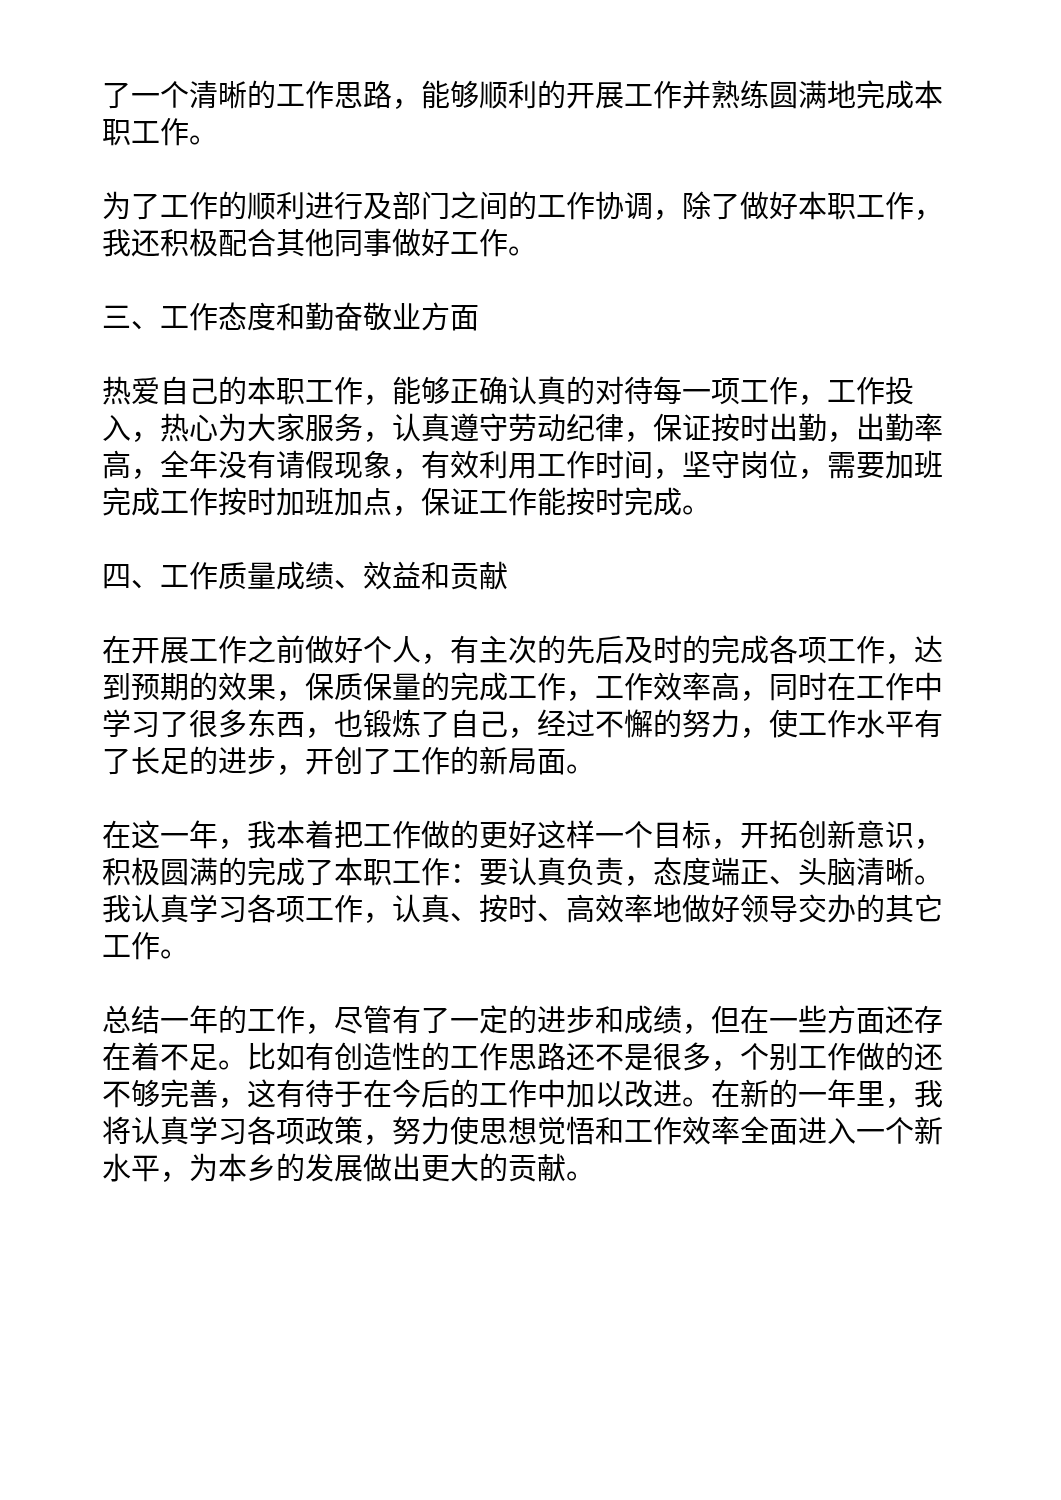了一个清晰的工作思路，能够顺利的开展工作并熟练圆满地完成本职工作。
为了工作的顺利进行及部门之间的工作协调，除了做好本职工作，我还积极配合其他同事做好工作。
三、工作态度和勤奋敬业方面
热爱自己的本职工作，能够正确认真的对待每一项工作，工作投入，热心为大家服务，认真遵守劳动纪律，保证按时出勤，出勤率高，全年没有请假现象，有效利用工作时间，坚守岗位，需要加班完成工作按时加班加点，保证工作能按时完成。
四、工作质量成绩、效益和贡献
在开展工作之前做好个人，有主次的先后及时的完成各项工作，达到预期的效果，保质保量的完成工作，工作效率高，同时在工作中学习了很多东西，也锻炼了自己，经过不懈的努力，使工作水平有了长足的进步，开创了工作的新局面。
在这一年，我本着把工作做的更好这样一个目标，开拓创新意识，积极圆满的完成了本职工作：要认真负责，态度端正、头脑清晰。我认真学习各项工作，认真、按时、高效率地做好领导交办的其它工作。
总结一年的工作，尽管有了一定的进步和成绩，但在一些方面还存在着不足。比如有创造性的工作思路还不是很多，个别工作做的还不够完善，这有待于在今后的工作中加以改进。在新的一年里，我将认真学习各项政策，努力使思想觉悟和工作效率全面进入一个新水平，为本乡的发展做出更大的贡献。